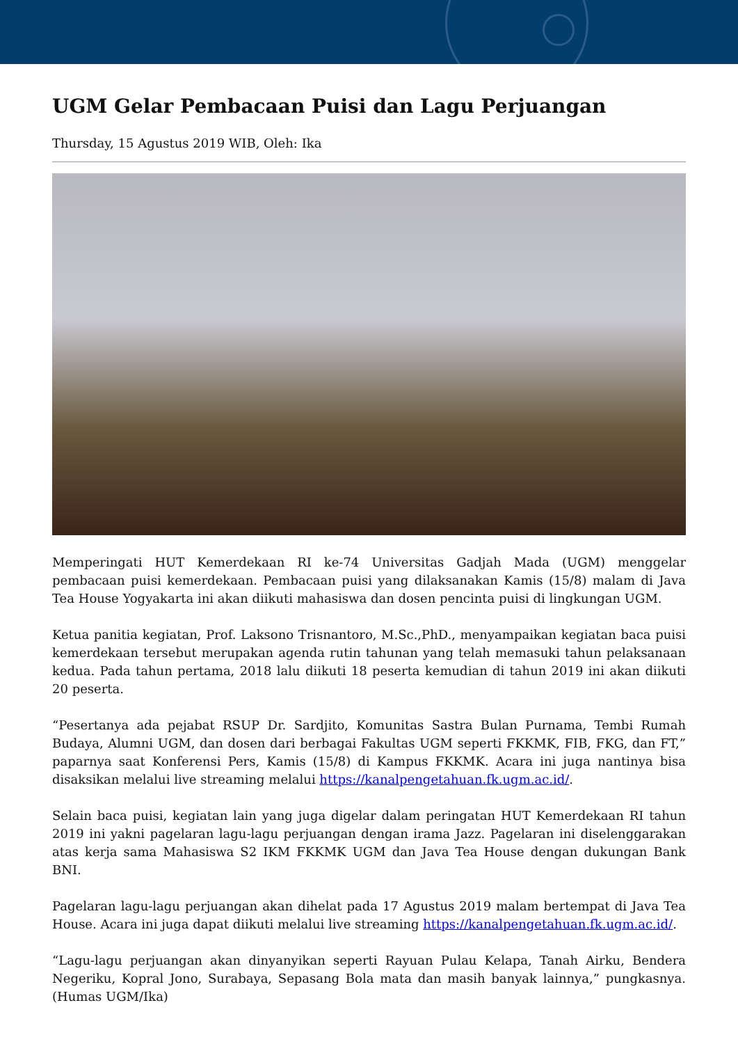UGM Gelar Pembacaan Puisi dan Lagu Perjuangan
Thursday, 15 Agustus 2019 WIB, Oleh: Ika
Memperingati HUT Kemerdekaan RI ke-74 Universitas Gadjah Mada (UGM) menggelar pembacaan puisi kemerdekaan. Pembacaan puisi yang dilaksanakan Kamis (15/8) malam di Java Tea House Yogyakarta ini akan diikuti mahasiswa dan dosen pencinta puisi di lingkungan UGM.
Ketua panitia kegiatan, Prof. Laksono Trisnantoro, M.Sc.,PhD., menyampaikan kegiatan baca puisi kemerdekaan tersebut merupakan agenda rutin tahunan yang telah memasuki tahun pelaksanaan kedua. Pada tahun pertama, 2018 lalu diikuti 18 peserta kemudian di tahun 2019 ini akan diikuti 20 peserta.
“Pesertanya ada pejabat RSUP Dr. Sardjito, Komunitas Sastra Bulan Purnama, Tembi Rumah Budaya, Alumni UGM, dan dosen dari berbagai Fakultas UGM seperti FKKMK, FIB, FKG, dan FT,” paparnya saat Konferensi Pers, Kamis (15/8) di Kampus FKKMK. Acara ini juga nantinya bisa disaksikan melalui live streaming melalui https://kanalpengetahuan.fk.ugm.ac.id/.
Selain baca puisi, kegiatan lain yang juga digelar dalam peringatan HUT Kemerdekaan RI tahun 2019 ini yakni pagelaran lagu-lagu perjuangan dengan irama Jazz. Pagelaran ini diselenggarakan atas kerja sama Mahasiswa S2 IKM FKKMK UGM dan Java Tea House dengan dukungan Bank BNI.
Pagelaran lagu-lagu perjuangan akan dihelat pada 17 Agustus 2019 malam bertempat di Java Tea House. Acara ini juga dapat diikuti melalui live streaming https://kanalpengetahuan.fk.ugm.ac.id/.
“Lagu-lagu perjuangan akan dinyanyikan seperti Rayuan Pulau Kelapa, Tanah Airku, Bendera Negeriku, Kopral Jono, Surabaya, Sepasang Bola mata dan masih banyak lainnya,” pungkasnya. (Humas UGM/Ika)